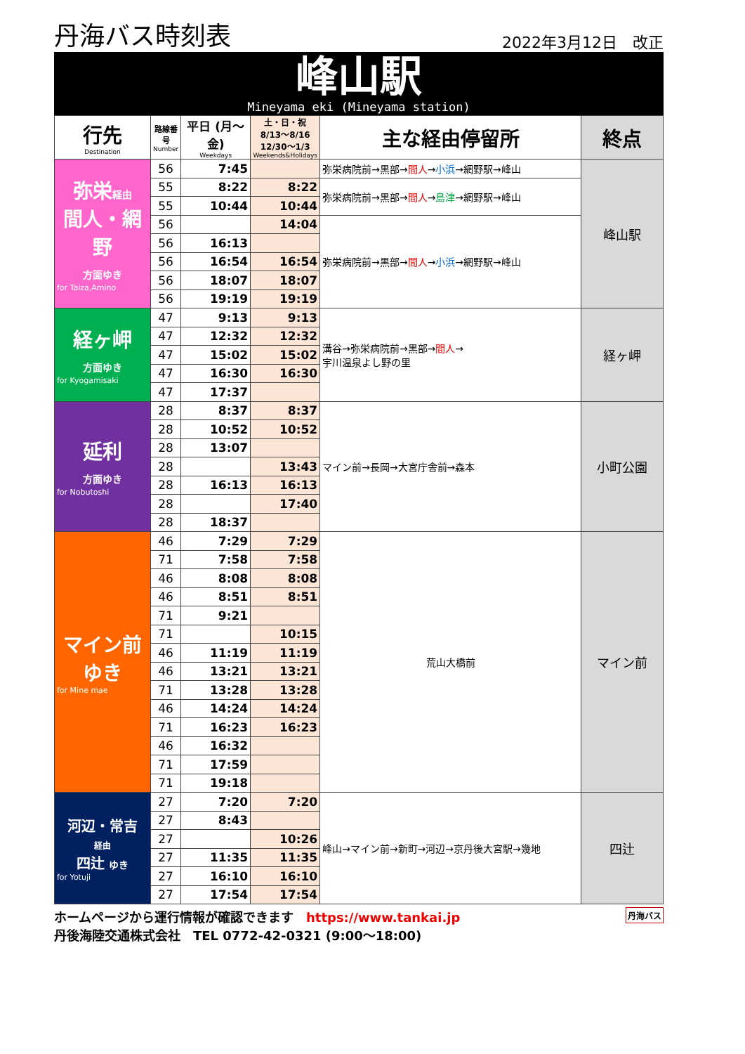丹海バス時刻表 2022年3月12日　改正
峰山駅
Mineyama eki (Mineyama station)
| 行先 Destination | 路線番号 Number | 平日 (月～金) Weekdays | 土・日・祝 8/13～8/16 12/30～1/3 Weekends&Holidays | 主な経由停留所 | 終点 |
| --- | --- | --- | --- | --- | --- |
| 弥栄 経由 間人・網野 方面ゆき for Taiza,Amino | 56 | 7:45 | | 弥栄病院前→黒部→ 間人 → 小浜 →網野駅→峰山 | 峰山駅 |
| | 55 | 8:22 | 8:22 | 弥栄病院前→黒部→ 間人 → 島津 →網野駅→峰山 | |
| | 55 | 10:44 | 10:44 | | |
| | 56 | | 14:04 | 弥栄病院前→黒部→ 間人 → 小浜 →網野駅→峰山 | |
| | 56 | 16:13 | | | |
| | 56 | 16:54 | 16:54 | | |
| | 56 | 18:07 | 18:07 | | |
| | 56 | 19:19 | 19:19 | | |
| 経ヶ岬 方面ゆき for Kyogamisaki | 47 | 9:13 | 9:13 | 溝谷→弥栄病院前→黒部→ 間人 → 宇川温泉よし野の里 | 経ヶ岬 |
| | 47 | 12:32 | 12:32 | | |
| | 47 | 15:02 | 15:02 | | |
| | 47 | 16:30 | 16:30 | | |
| | 47 | 17:37 | | | |
| 延利 方面ゆき for Nobutoshi | 28 | 8:37 | 8:37 | マイン前→長岡→大宮庁舎前→森本 | 小町公園 |
| | 28 | 10:52 | 10:52 | | |
| | 28 | 13:07 | | | |
| | 28 | | 13:43 | | |
| | 28 | 16:13 | 16:13 | | |
| | 28 | | 17:40 | | |
| | 28 | 18:37 | | | |
| マイン前 ゆき for Mine mae | 46 | 7:29 | 7:29 | 荒山大橋前 | マイン前 |
| | 71 | 7:58 | 7:58 | | |
| | 46 | 8:08 | 8:08 | | |
| | 46 | 8:51 | 8:51 | | |
| | 71 | 9:21 | | | |
| | 71 | | 10:15 | | |
| | 46 | 11:19 | 11:19 | | |
| | 46 | 13:21 | 13:21 | | |
| | 71 | 13:28 | 13:28 | | |
| | 46 | 14:24 | 14:24 | | |
| | 71 | 16:23 | 16:23 | | |
| | 46 | 16:32 | | | |
| | 71 | 17:59 | | | |
| | 71 | 19:18 | | | |
| 河辺・常吉 経由 四辻 ゆき for Yotuji | 27 | 7:20 | 7:20 | 峰山→マイン前→新町→河辺→京丹後大宮駅→幾地 | 四辻 |
| | 27 | 8:43 | | | |
| | 27 | | 10:26 | | |
| | 27 | 11:35 | 11:35 | | |
| | 27 | 16:10 | 16:10 | | |
| | 27 | 17:54 | 17:54 | | |
ホームページから運行情報が確認できます　https://www.tankai.jp 丹海バス
丹後海陸交通株式会社　TEL 0772-42-0321 (9:00～18:00)